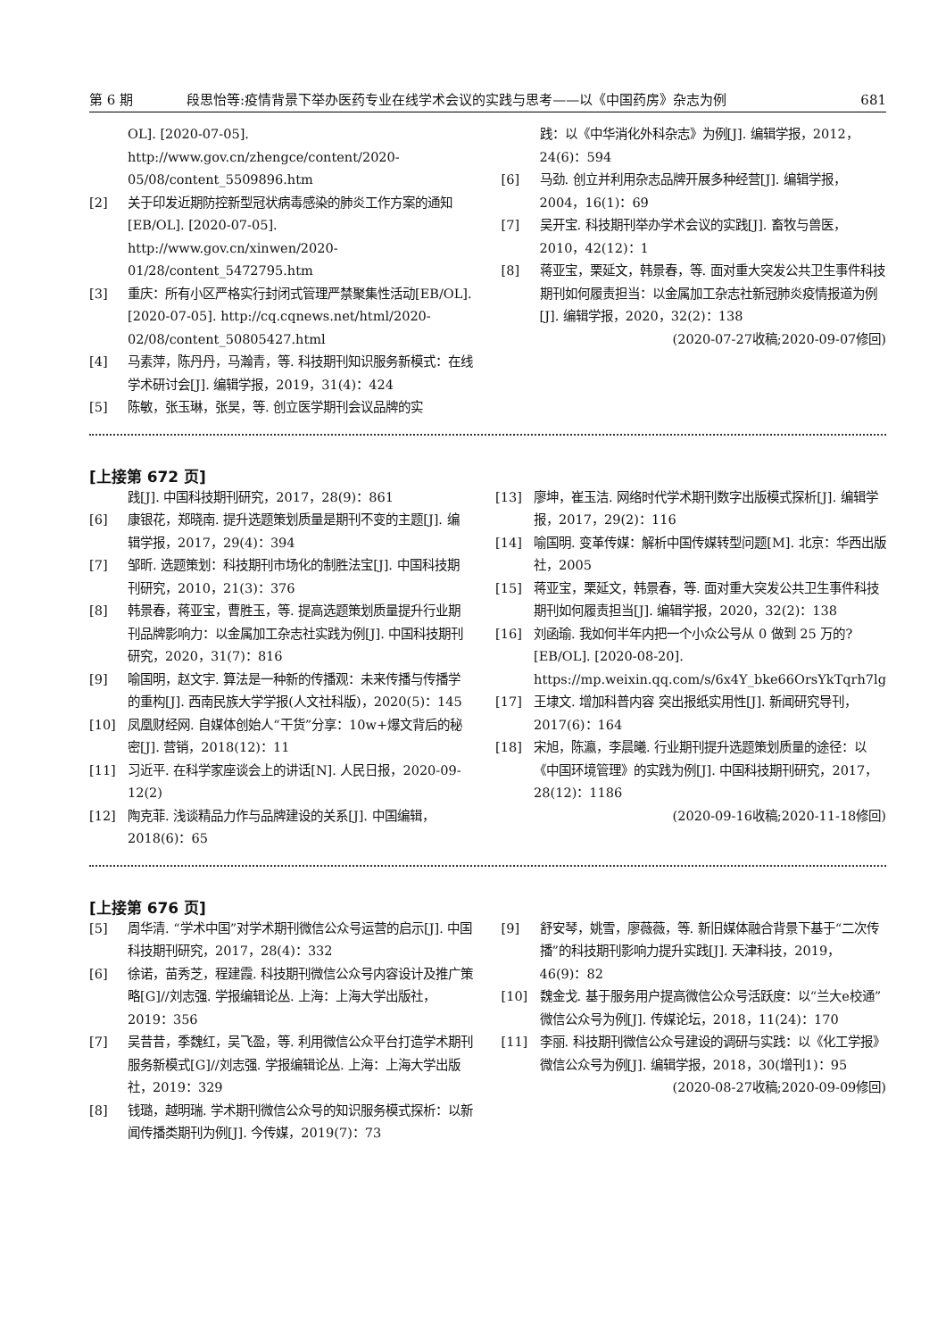第 6 期 段思怡等:疫情背景下举办医药专业在线学术会议的实践与思考——以《中国药房》杂志为例 681
OL]. [2020-07-05]. http://www.gov.cn/zhengce/content/2020-05/08/content_5509896.htm
[2] 关于印发近期防控新型冠状病毒感染的肺炎工作方案的通知[EB/OL]. [2020-07-05]. http://www.gov.cn/xinwen/2020-01/28/content_5472795.htm
[3] 重庆：所有小区严格实行封闭式管理严禁聚集性活动[EB/OL]. [2020-07-05]. http://cq.cqnews.net/html/2020-02/08/content_50805427.html
[4] 马素萍，陈丹丹，马瀚青，等. 科技期刊知识服务新模式：在线学术研讨会[J]. 编辑学报，2019，31(4)：424
[5] 陈敏，张玉琳，张昊，等. 创立医学期刊会议品牌的实
践：以《中华消化外科杂志》为例[J]. 编辑学报，2012，24(6)：594
[6] 马劲. 创立并利用杂志品牌开展多种经营[J]. 编辑学报，2004，16(1)：69
[7] 吴开宝. 科技期刊举办学术会议的实践[J]. 畜牧与兽医，2010，42(12)：1
[8] 蒋亚宝，栗延文，韩景春，等. 面对重大突发公共卫生事件科技期刊如何履责担当：以金属加工杂志社新冠肺炎疫情报道为例[J]. 编辑学报，2020，32(2)：138
(2020-07-27收稿;2020-09-07修回)
[上接第 672 页]
践[J]. 中国科技期刊研究，2017，28(9)：861
[6] 康银花，郑晓南. 提升选题策划质量是期刊不变的主题[J]. 编辑学报，2017，29(4)：394
[7] 邹昕. 选题策划：科技期刊市场化的制胜法宝[J]. 中国科技期刊研究，2010，21(3)：376
[8] 韩景春，蒋亚宝，曹胜玉，等. 提高选题策划质量提升行业期刊品牌影响力：以金属加工杂志社实践为例[J]. 中国科技期刊研究，2020，31(7)：816
[9] 喻国明，赵文宇. 算法是一种新的传播观：未来传播与传播学的重构[J]. 西南民族大学学报(人文社科版)，2020(5)：145
[10] 凤凰财经网. 自媒体创始人“干货”分享：10w+爆文背后的秘密[J]. 营销，2018(12)：11
[11] 习近平. 在科学家座谈会上的讲话[N]. 人民日报，2020-09-12(2)
[12] 陶克菲. 浅谈精品力作与品牌建设的关系[J]. 中国编辑，2018(6)：65
[13] 廖坤，崔玉洁. 网络时代学术期刊数字出版模式探析[J]. 编辑学报，2017，29(2)：116
[14] 喻国明. 变革传媒：解析中国传媒转型问题[M]. 北京：华西出版社，2005
[15] 蒋亚宝，栗延文，韩景春，等. 面对重大突发公共卫生事件科技期刊如何履责担当[J]. 编辑学报，2020，32(2)：138
[16] 刘函瑜. 我如何半年内把一个小众公号从 0 做到 25 万的?[EB/OL]. [2020-08-20]. https://mp.weixin.qq.com/s/6x4Y_bke66OrsYkTqrh7lg
[17] 王埭文. 增加科普内容 突出报纸实用性[J]. 新闻研究导刊，2017(6)：164
[18] 宋旭，陈瀛，李晨曦. 行业期刊提升选题策划质量的途径：以《中国环境管理》的实践为例[J]. 中国科技期刊研究，2017，28(12)：1186
(2020-09-16收稿;2020-11-18修回)
[上接第 676 页]
[5] 周华清. “学术中国”对学术期刊微信公众号运营的启示[J]. 中国科技期刊研究，2017，28(4)：332
[6] 徐诺，苗秀芝，程建霞. 科技期刊微信公众号内容设计及推广策略[G]//刘志强. 学报编辑论丛. 上海：上海大学出版社，2019：356
[7] 吴昔昔，季魏红，吴飞盈，等. 利用微信公众平台打造学术期刊服务新模式[G]//刘志强. 学报编辑论丛. 上海：上海大学出版社，2019：329
[8] 钱璐，越明瑞. 学术期刊微信公众号的知识服务模式探析：以新闻传播类期刊为例[J]. 今传媒，2019(7)：73
[9] 舒安琴，姚雪，廖薇薇，等. 新旧媒体融合背景下基于“二次传播”的科技期刊影响力提升实践[J]. 天津科技，2019，46(9)：82
[10] 魏金戈. 基于服务用户提高微信公众号活跃度：以“兰大e校通”微信公众号为例[J]. 传媒论坛，2018，11(24)：170
[11] 李丽. 科技期刊微信公众号建设的调研与实践：以《化工学报》微信公众号为例[J]. 编辑学报，2018，30(增刊1)：95
(2020-08-27收稿;2020-09-09修回)